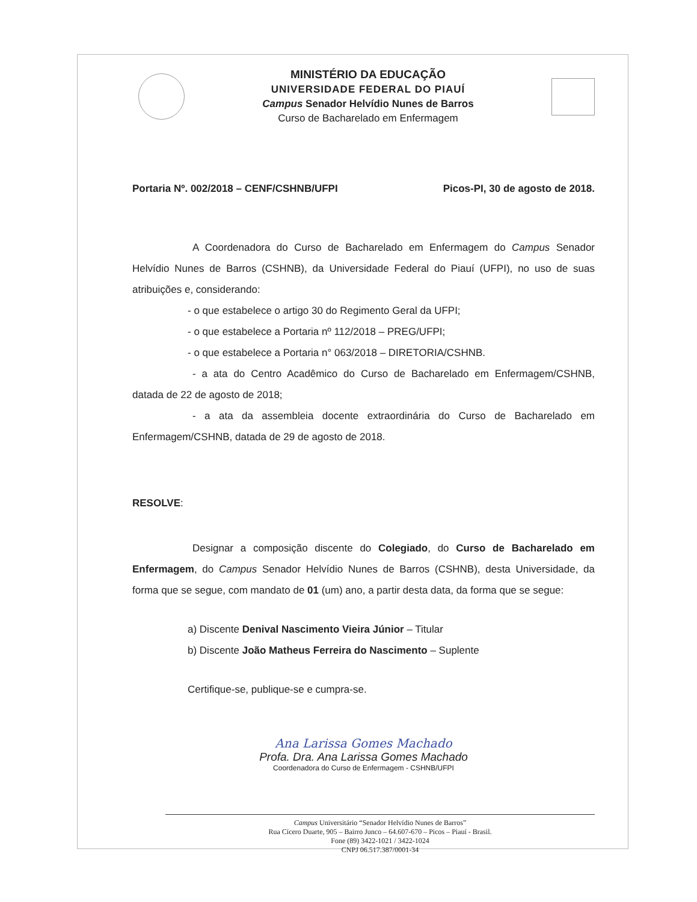MINISTÉRIO DA EDUCAÇÃO
UNIVERSIDADE FEDERAL DO PIAUÍ
Campus Senador Helvídio Nunes de Barros
Curso de Bacharelado em Enfermagem
Portaria Nº. 002/2018 – CENF/CSHNB/UFPI Picos-PI, 30 de agosto de 2018.
A Coordenadora do Curso de Bacharelado em Enfermagem do Campus Senador Helvídio Nunes de Barros (CSHNB), da Universidade Federal do Piauí (UFPI), no uso de suas atribuições e, considerando:
- o que estabelece o artigo 30 do Regimento Geral da UFPI;
- o que estabelece a Portaria nº 112/2018 – PREG/UFPI;
- o que estabelece a Portaria n° 063/2018 – DIRETORIA/CSHNB.
- a ata do Centro Acadêmico do Curso de Bacharelado em Enfermagem/CSHNB, datada de 22 de agosto de 2018;
- a ata da assembleia docente extraordinária do Curso de Bacharelado em Enfermagem/CSHNB, datada de 29 de agosto de 2018.
RESOLVE:
Designar a composição discente do Colegiado, do Curso de Bacharelado em Enfermagem, do Campus Senador Helvídio Nunes de Barros (CSHNB), desta Universidade, da forma que se segue, com mandato de 01 (um) ano, a partir desta data, da forma que se segue:
a) Discente Denival Nascimento Vieira Júnior – Titular
b) Discente João Matheus Ferreira do Nascimento – Suplente
Certifique-se, publique-se e cumpra-se.
Ana Larissa Gomes Machado
Profa. Dra. Ana Larissa Gomes Machado
Coordenadora do Curso de Enfermagem - CSHNB/UFPI
Campus Universitário “Senador Helvídio Nunes de Barros”
Rua Cícero Duarte, 905 – Bairro Junco – 64.607-670 – Picos – Piauí - Brasil.
Fone (89) 3422-1021 / 3422-1024
CNPJ 06.517.387/0001-34